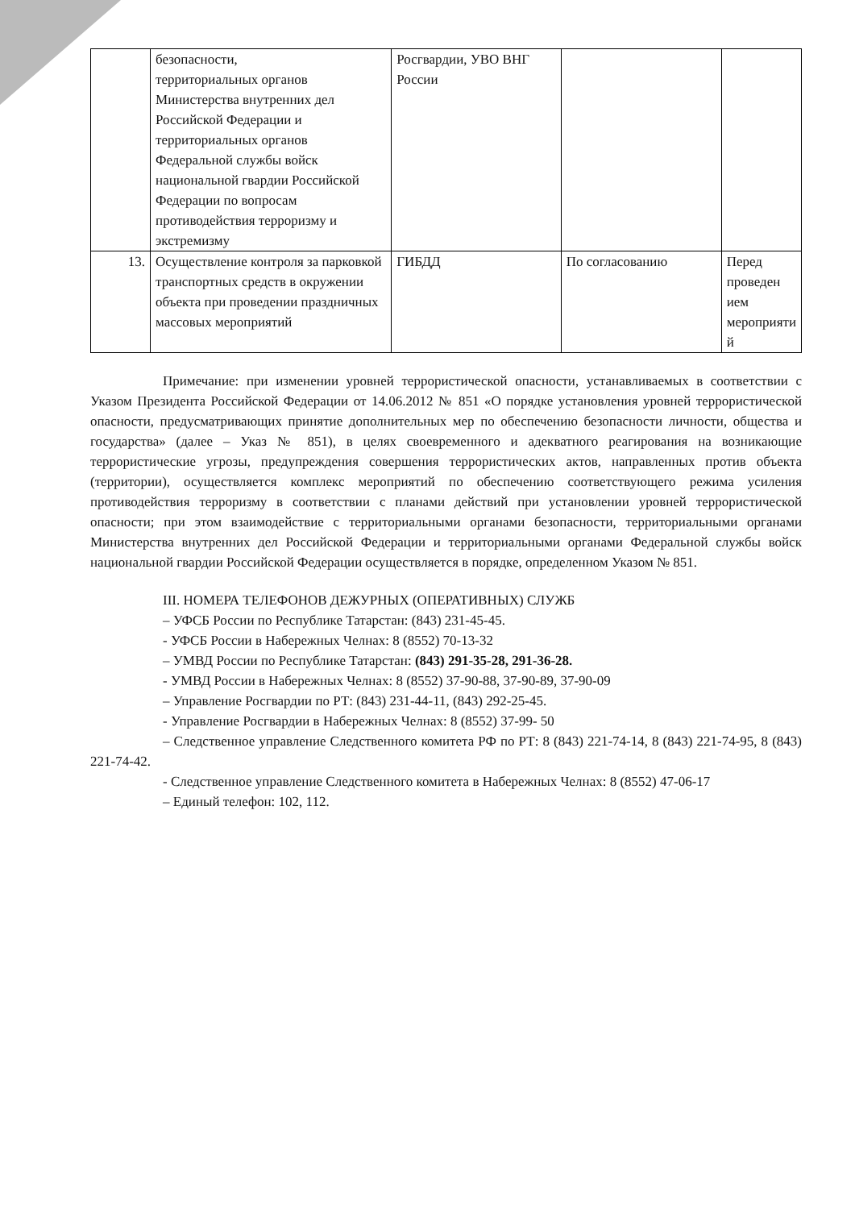| | безопасности, территориальных органов Министерства внутренних дел Российской Федерации и территориальных органов Федеральной службы войск национальной гвардии Российской Федерации по вопросам противодействия терроризму и экстремизму | Росгвардии, УВО ВНГ России | | |
| 13. | Осуществление контроля за парковкой транспортных средств в окружении объекта при проведении праздничных массовых мероприятий | ГИБДД | По согласованию | Перед проведен ием мероприяти й |
Примечание: при изменении уровней террористической опасности, устанавливаемых в соответствии с Указом Президента Российской Федерации от 14.06.2012 № 851 «О порядке установления уровней террористической опасности, предусматривающих принятие дополнительных мер по обеспечению безопасности личности, общества и государства» (далее – Указ № 851), в целях своевременного и адекватного реагирования на возникающие террористические угрозы, предупреждения совершения террористических актов, направленных против объекта (территории), осуществляется комплекс мероприятий по обеспечению соответствующего режима усиления противодействия терроризму в соответствии с планами действий при установлении уровней террористической опасности; при этом взаимодействие с территориальными органами безопасности, территориальными органами Министерства внутренних дел Российской Федерации и территориальными органами Федеральной службы войск национальной гвардии Российской Федерации осуществляется в порядке, определенном Указом № 851.
III. НОМЕРА ТЕЛЕФОНОВ ДЕЖУРНЫХ (ОПЕРАТИВНЫХ) СЛУЖБ
– УФСБ России по Республике Татарстан: (843) 231-45-45.
- УФСБ России в Набережных Челнах: 8 (8552) 70-13-32
– УМВД России по Республике Татарстан: (843) 291-35-28, 291-36-28.
- УМВД России в Набережных Челнах: 8 (8552) 37-90-88, 37-90-89, 37-90-09
– Управление Росгвардии по РТ: (843) 231-44-11, (843) 292-25-45.
- Управление Росгвардии в Набережных Челнах: 8 (8552) 37-99- 50
– Следственное управление Следственного комитета РФ по РТ: 8 (843) 221-74-14, 8 (843) 221-74-95, 8 (843) 221-74-42.
- Следственное управление Следственного комитета в Набережных Челнах: 8 (8552) 47-06-17
– Единый телефон: 102, 112.